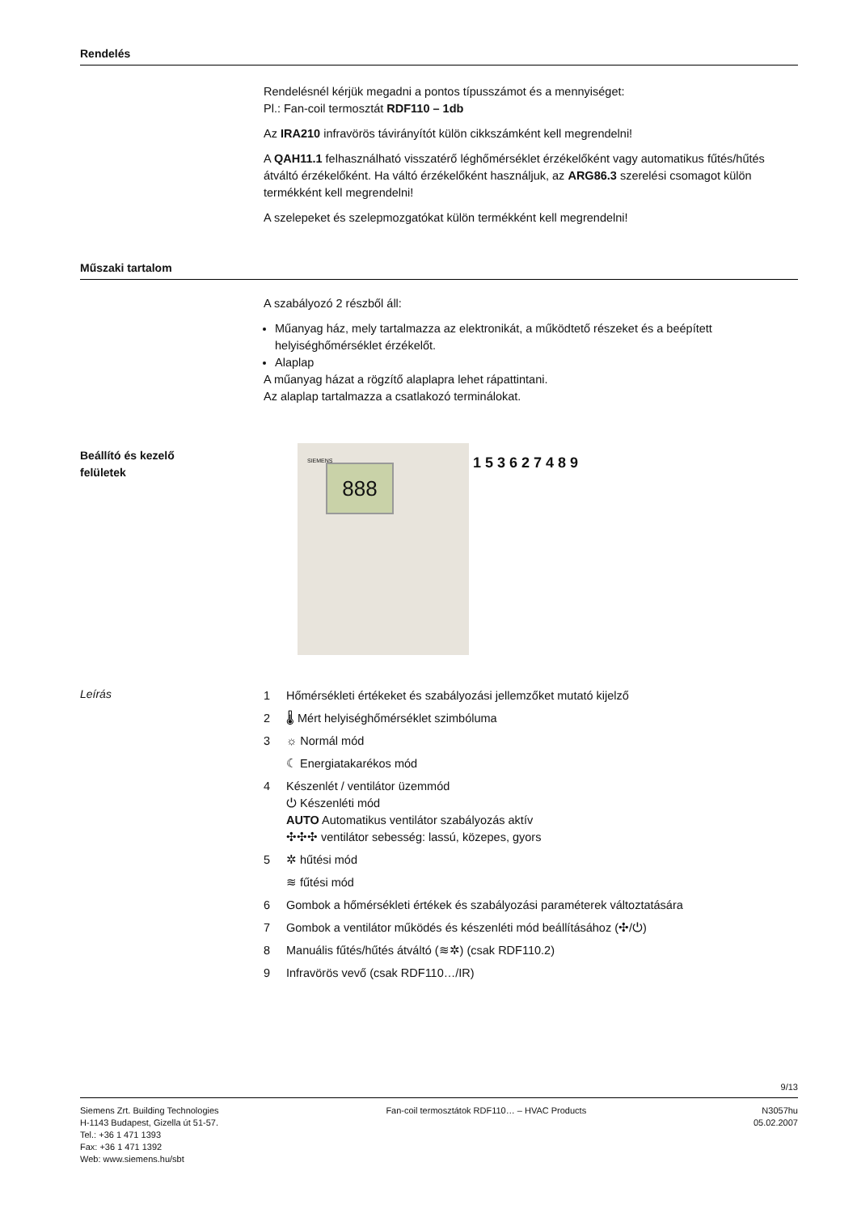Rendelés
Rendelésnél kérjük megadni a pontos típusszámot és a mennyiséget:
Pl.: Fan-coil termosztát RDF110 – 1db
Az IRA210 infravörös távirányítót külön cikkszámként kell megrendelni!
A QAH11.1 felhasználható visszatérő léghőmérséklet érzékelőként vagy automatikus fűtés/hűtés átváltó érzékelőként. Ha váltó érzékelőként használjuk, az ARG86.3 szerelési csomagot külön termékként kell megrendelni!
A szelepeket és szelepmozgatókat külön termékként kell megrendelni!
Műszaki tartalom
A szabályozó 2 részből áll:
Műanyag ház, mely tartalmazza az elektronikát, a működtető részeket és a beépített helyiséghőmérséklet érzékelőt.
Alaplap
A műanyag házat a rögzítő alaplapra lehet rápattintani.
Az alaplap tartalmazza a csatlakozó terminálokat.
Beállító és kezelő
felületek
888
SIEMENS
1 5 3 6 2 7 4 8 9
Leírás
1 Hőmérsékleti értékeket és szabályozási jellemzőket mutató kijelző
2 🌡 Mért helyiséghőmérséklet szimbóluma
3 ☼ Normál mód
☾ Energiatakarékos mód
4 Készenlét / ventilátor üzemmód
⏻ Készenléti mód
AUTO Automatikus ventilátor szabályozás aktív
✣✣✣ ventilátor sebesség: lassú, közepes, gyors
5 ✲ hűtési mód
≋ fűtési mód
6 Gombok a hőmérsékleti értékek és szabályozási paraméterek változtatására
7 Gombok a ventilátor működés és készenléti mód beállításához (✣/⏻)
8 Manuális fűtés/hűtés átváltó (≋✲) (csak RDF110.2)
9 Infravörös vevő (csak RDF110…/IR)
9/13
Siemens Zrt. Building Technologies
H-1143 Budapest, Gizella út 51-57.
Tel.: +36 1 471 1393
Fax: +36 1 471 1392
Web: www.siemens.hu/sbt
Fan-coil termosztátok RDF110… – HVAC Products
N3057hu
05.02.2007